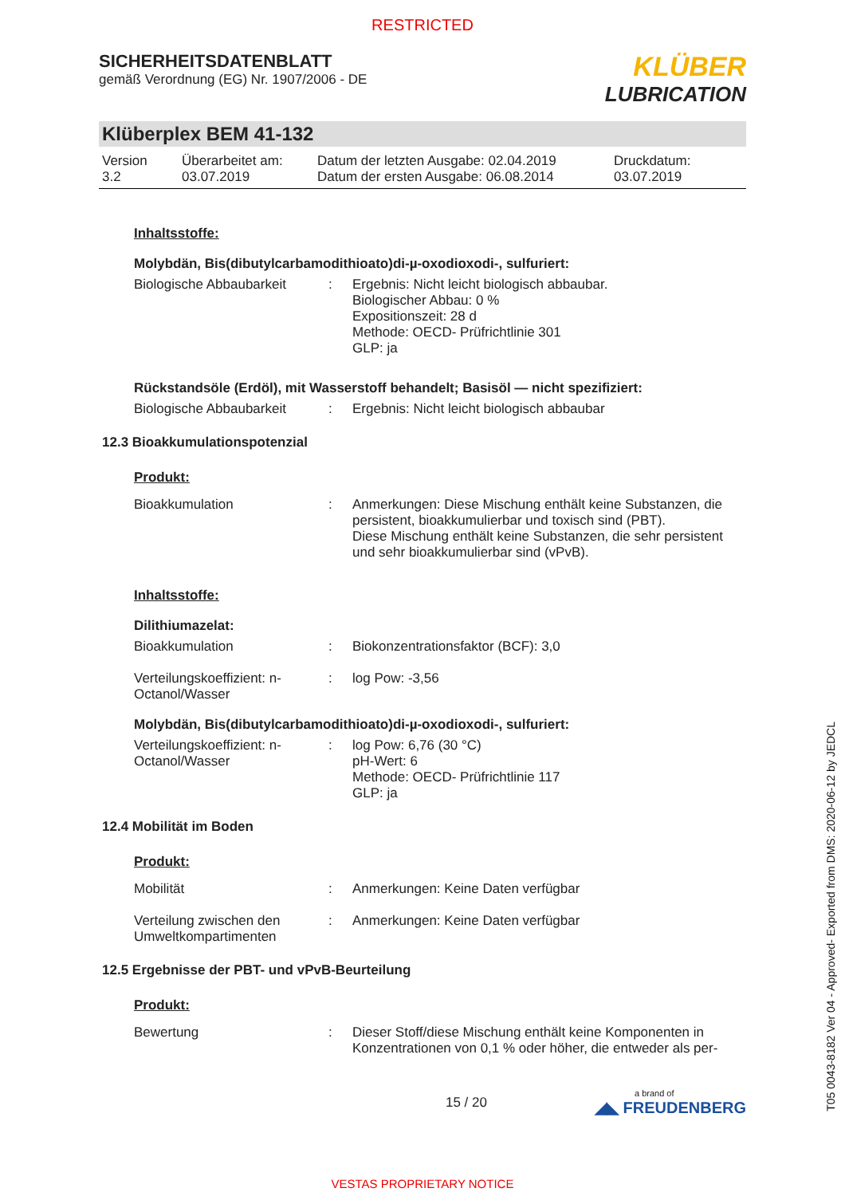RESTRICTED
SICHERHEITSDATENBLATT
gemäß Verordnung (EG) Nr. 1907/2006 - DE
KLÜBER
LUBRICATION
Klüberplex BEM 41-132
Version
3.2
Überarbeitet am:
03.07.2019
Datum der letzten Ausgabe: 02.04.2019
Datum der ersten Ausgabe: 06.08.2014
Druckdatum:
03.07.2019
Inhaltsstoffe:
Molybdän, Bis(dibutylcarbamodithioato)di-µ-oxodioxodi-, sulfuriert:
Biologische Abbaubarkeit
: Ergebnis: Nicht leicht biologisch abbaubar.
Biologischer Abbau: 0 %
Expositionszeit: 28 d
Methode: OECD- Prüfrichtlinie 301
GLP: ja
Rückstandsöle (Erdöl), mit Wasserstoff behandelt; Basisöl — nicht spezifiziert:
Biologische Abbaubarkeit
: Ergebnis: Nicht leicht biologisch abbaubar
12.3 Bioakkumulationspotenzial
Produkt:
Bioakkumulation : Anmerkungen: Diese Mischung enthält keine Substanzen, die persistent, bioakkumulierbar und toxisch sind (PBT).
Diese Mischung enthält keine Substanzen, die sehr persistent und sehr bioakkumulierbar sind (vPvB).
Inhaltsstoffe:
Dilithiumazelat:
Bioakkumulation : Biokonzentrationsfaktor (BCF): 3,0
Verteilungskoeffizient: n-Octanol/Wasser
: log Pow: -3,56
Molybdän, Bis(dibutylcarbamodithioato)di-µ-oxodioxodi-, sulfuriert:
Verteilungskoeffizient: n-Octanol/Wasser
: log Pow: 6,76 (30 °C)
pH-Wert: 6
Methode: OECD- Prüfrichtlinie 117
GLP: ja
12.4 Mobilität im Boden
Produkt:
Mobilität : Anmerkungen: Keine Daten verfügbar
Verteilung zwischen den Umweltkompartimenten
: Anmerkungen: Keine Daten verfügbar
12.5 Ergebnisse der PBT- und vPvB-Beurteilung
Produkt:
Bewertung : Dieser Stoff/diese Mischung enthält keine Komponenten in Konzentrationen von 0,1 % oder höher, die entweder als per-
15 / 20
a brand of
◢◣ FREUDENBERG
VESTAS PROPRIETARY NOTICE
T05 0043-8182 Ver 04 - Approved- Exported from DMS: 2020-06-12 by JEDCL